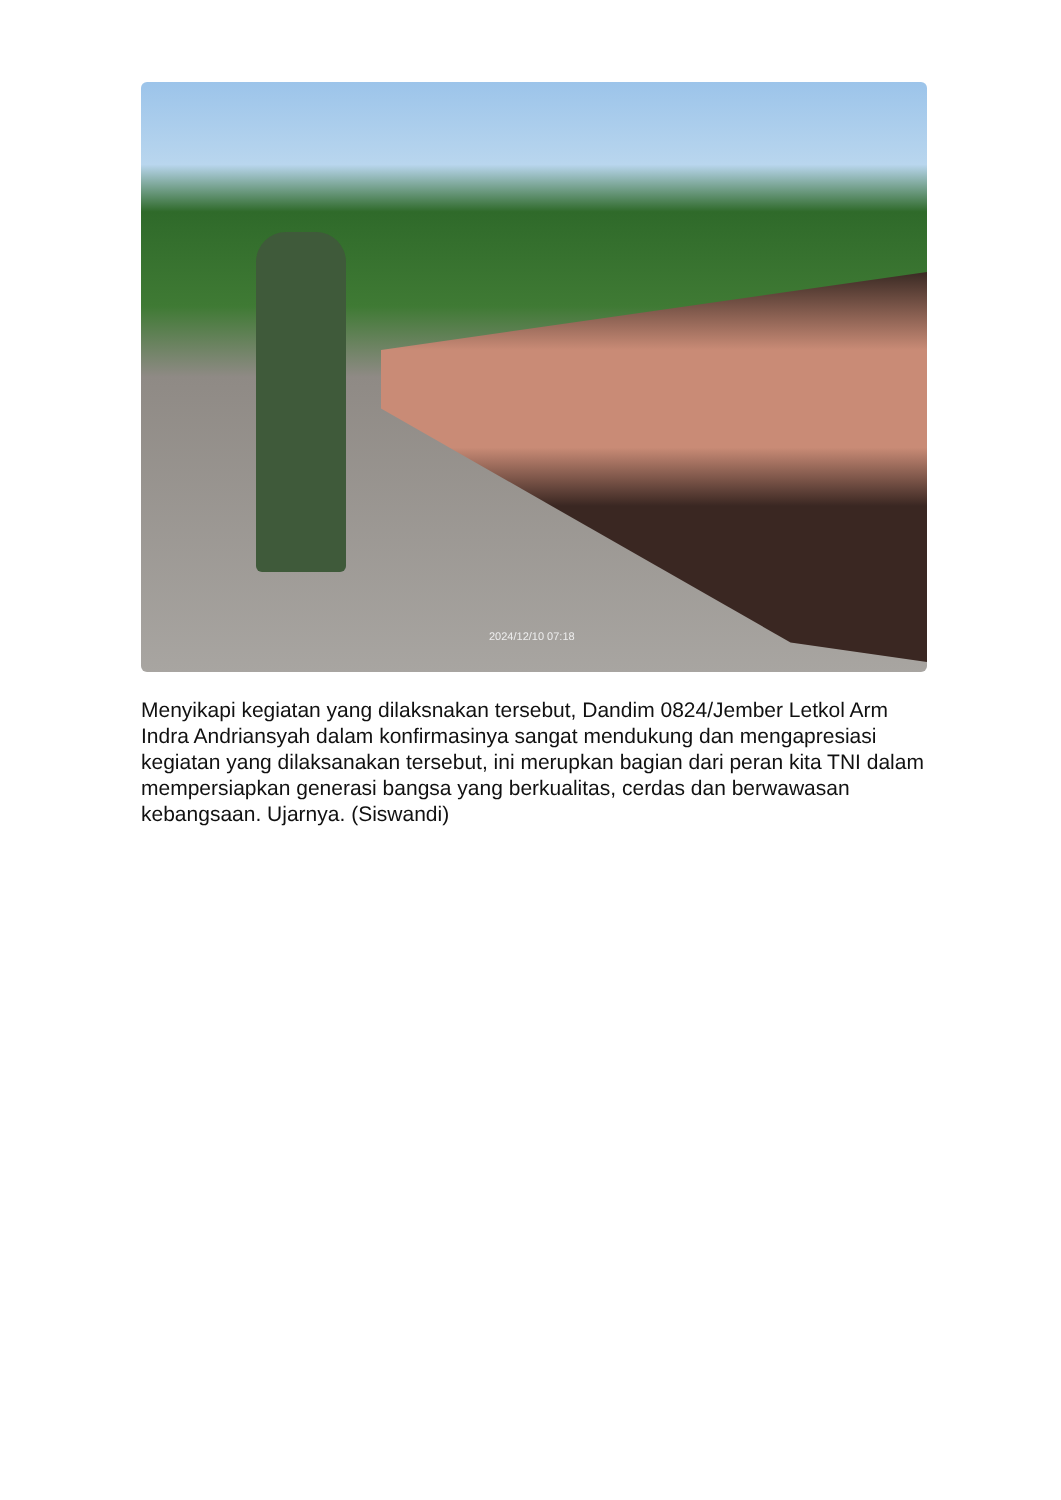2024/12/10 07:18
Menyikapi kegiatan yang dilaksnakan tersebut, Dandim 0824/Jember Letkol Arm Indra Andriansyah dalam konfirmasinya sangat mendukung dan mengapresiasi kegiatan yang dilaksanakan tersebut, ini merupkan bagian dari peran kita TNI dalam mempersiapkan generasi bangsa yang berkualitas, cerdas dan berwawasan kebangsaan. Ujarnya. (Siswandi)